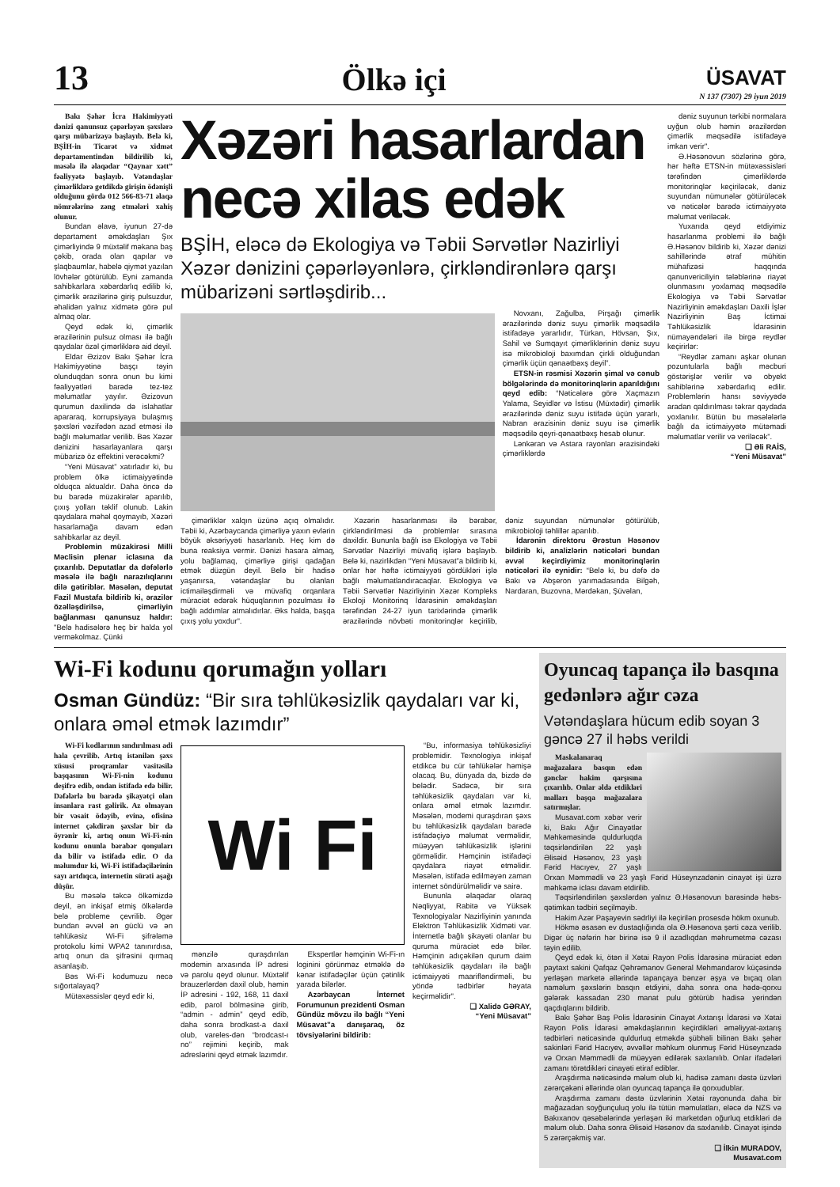13 Ölkə içi ÜSAVAT
N 137 (7307) 29 iyun 2019
Bakı Şəhər İcra Hakimiyyəti dənizi qanunsuz çəpərləyən şəxslərə qarşı mübarizəyə başlayıb. Belə ki, BŞİH-in Ticarət və xidmət departamentindən bildirilib ki, məsələ ilə əlaqədar “Qaynar xətt” fəaliyyətə başlayıb. Vətəndaşlar çimərliklərə getdikdə girişin ödənişli olduğunu gördə 012 566-83-71 əlaqə nömrələrinə zəng etmələri xahiş olunur.
Bundan əlavə, iyunun 27-də departament əməkdaşları Şıx çimərliyində 9 müxtəlif məkana baş çəkib, orada olan qapılar və şlaqbaumlar, habelə qiymət yazılan lövhələr götürülüb. Eyni zamanda sahibkarlara xəbərdarlıq edilib ki, çimərlik ərazilərinə giriş pulsuzdur, əhalidən yalnız xidmətə görə pul almaq olar.
Qeyd edək ki, çimərlik ərazilərinin pulsuz olması ilə bağlı qaydalar özəl çimərliklərə aid deyil.
Eldar Əzizov Bakı Şəhər İcra Hakimiyyətinə başçı təyin olunduqdan sonra onun bu kimi fəaliyyətləri barədə tez-tez məlumatlar yayılır. Əzizovun qurumun daxilində də islahatlar apararaq, korrupsiyaya bulaşmış şəxsləri vəzifədən azad etməsi ilə bağlı məlumatlar verilib. Bəs Xəzər dənizini hasarlayanlara qarşı mübarizə öz effektini verəcəkmi?
“Yeni Müsavat” xatırladır ki, bu problem ölkə ictimaiyyətində olduqca aktualdır. Daha öncə də bu barədə müzakirələr aparılıb, çıxış yolları təklif olunub. Lakin qaydalara məhəl qoymayıb, Xəzəri hasarlamağa davam edən sahibkarlar az deyil.
Problemin müzakirəsi Milli Məclisin plenar iclasına da çıxarılıb. Deputatlar da dəfələrlə məsələ ilə bağlı narazılıqlarını dilə gətiriblər. Məsələn, deputat Fazil Mustafa bildirib ki, ərazilər özəlləşdirilsə, çimərliyin bağlanması qanunsuz haldır: "Belə hadisələrə heç bir halda yol verməkolmaz. Çünki
Xəzəri hasarlardan necə xilas edək
BŞİH, eləcə də Ekologiya və Təbii Sərvətlər Nazirliyi Xəzər dənizini çəpərləyənlərə, çirkləndirənlərə qarşı mübarizəni sərtləşdirib...
Novxanı, Zağulba, Pirşağı çimərlik ərazilərində dəniz suyu çimərlik məqsədilə istifadəyə yararlıdır, Türkan, Hövsan, Şıx, Sahil və Sumqayıt çimərliklərinin dəniz suyu isə mikrobioloji baxımdan çirkli olduğundan çimərlik üçün qənaətbəxş deyil”.
ETSN-in rəsmisi Xəzərin şimal və cənub bölgələrində də monitorinqlərin aparıldığını qeyd edib: “Nəticələrə görə Xaçmazın Yalama, Seyidlər və İstisu (Müxtədir) çimərlik ərazilərində dəniz suyu istifadə üçün yararlı, Nabran ərazisinin dəniz suyu isə çimərlik məqsədilə qeyri-qənaətbəxş hesab olunur.
Lənkəran və Astara rayonları ərazisindəki çimərliklərdə
çimərliklər xalqın üzünə açıq olmalıdır. Təbii ki, Azərbaycanda çimərliyə yaxın evlərin böyük əksəriyyəti hasarlanıb. Heç kim də buna reaksiya vermir. Dənizi hasara almaq, yolu bağlamaq, çimərliyə girişi qadağan etmək düzgün deyil. Belə bir hadisə yaşanırsa, vətəndaşlar bu olanları ictimailəşdirməli və müvafiq orqanlara müraciət edərək hüquqlarının pozulması ilə bağlı addımlar atmalıdırlar. Əks halda, başqa çıxış yolu yoxdur".
Xəzərin hasarlanması ilə bərabər, çirkləndirilməsi də problemlər sırasına daxildir. Bununla bağlı isə Ekologiya və Təbii Sərvətlər Nazirliyi müvafiq işlərə başlayıb. Belə ki, nazirlikdən “Yeni Müsavat”a bildirib ki, onlar hər həftə ictimaiyyəti gördükləri işlə bağlı məlumatlandıracaqlar. Ekologiya və Təbii Sərvətlər Nazirliyinin Xəzər Kompleks Ekoloji Monitorinq İdarəsinin əməkdaşları tərəfindən 24-27 iyun tarixlərində çimərlik ərazilərində növbəti monitorinqlər keçirilib, dəniz suyundan nümunələr götürülüb, mikrobioloji təhlillər aparılıb.
İdarənin direktoru Ərəstun Həsənov bildirib ki, analizlərin nəticələri bundan əvvəl keçirdiyimiz monitorinqlərin nəticələri ilə eynidir: “Belə ki, bu dəfə də Bakı və Abşeron yarımadasında Bilgəh, Nardaran, Buzovna, Mərdəkan, Şüvəlan,
dəniz suyunun tərkibi normalara uyğun olub həmin ərazilərdən çimərlik məqsədilə istifadəyə imkan verir".
Ə.Həsənovun sözlərinə görə, hər həftə ETSN-in mütəxəssisləri tərəfindən çimərliklərdə monitorinqlər keçiriləcək, dəniz suyundan nümunələr götürüləcək və nəticələr barədə ictimaiyyətə məlumat veriləcək.
Yuxarıda qeyd etdiyimiz hasarlanma problemi ilə bağlı Ə.Həsənov bildirib ki, Xəzər dənizi sahillərində ətraf mühitin mühafizəsi haqqında qanunvericiliyin tələblərinə riayət olunmasını yoxlamaq məqsədilə Ekologiya və Təbii Sərvətlər Nazirliyinin əməkdaşları Daxili İşlər Nazirliyinin Baş İctimai Təhlükəsizlik İdarəsinin nümayəndələri ilə birgə reydlər keçirirlər:
“Reydlər zamanı aşkar olunan pozuntularla bağlı məcburi göstərişlər verilir və obyekt sahiblərinə xəbərdarlıq edilir. Problemlərin hansı səviyyədə aradan qaldırılması təkrar qaydada yoxlanılır. Bütün bu məsələlərlə bağlı da ictimaiyyətə mütəmadi məlumatlar verilir və veriləcək”.
❑ Əli RAİS,
“Yeni Müsavat”
Wi-Fi kodunu qorumağın yolları
Osman Gündüz: “Bir sıra təhlükəsizlik qaydaları var ki, onlara əməl etmək lazımdır”
Wi-Fi kodlarının sındırılması adi hala çevrilib. Artıq istənilən şəxs xüsusi proqramlar vasitəsilə başqasının Wi-Fi-nin kodunu deşifrə edib, ondan istifadə edə bilir. Dəfələrlə bu barədə şikayətçi olan insanlara rast gəlirik. Az olmayan bir vəsait ödəyib, evinə, ofisinə internet çəkdirən şəxslər bir də öyrənir ki, artıq onun Wi-Fi-nin kodunu onunla bərabər qonşuları da bilir və istifadə edir. O da məlumdur ki, Wi-Fi istifadəçilərinin sayı artdıqca, internetin sürəti aşağı düşür.
Bu məsələ təkcə ölkəmizdə deyil, ən inkişaf etmiş ölkələrdə belə probleme çevrilib. Əgər bundan əvvəl ən güclü və ən təhlükəsiz Wi-Fi şifrələmə protokolu kimi WPA2 tanınırdısa, artıq onun da şifrəsini qırmaq asanlaşıb.
Bəs Wi-Fi kodumuzu necə sığortalayaq?
Mütəxəssislər qeyd edir ki,
Wi Fi
mənzilə quraşdırılan modemin arxasında İP adresi və parolu qeyd olunur. Müxtəlif brauzerlərdən daxil olub, həmin İP adresini - 192, 168, 11 daxil edib, parol bölməsinə girib, “admin - admin” qeyd edib, daha sonra brodkast-a daxil olub, vareles-dən “brodcast-ı no” rejimini keçirib, mak adreslərini qeyd etmək lazımdır.
Ekspertlər həmçinin Wi-Fi-ın loginini görünməz etməklə də kənar istifadəçilər üçün çətinlik yarada bilərlər.
Azərbaycan İnternet Forumunun prezidenti Osman Gündüz mövzu ilə bağlı “Yeni Müsavat”a danışaraq, öz tövsiyələrini bildirib:
“Bu, informasiya təhlükəsizliyi problemidir. Texnologiya inkişaf etdikcə bu cür təhlükələr həmişə olacaq. Bu, dünyada da, bizdə də belədir. Sadəcə, bir sıra təhlükəsizlik qaydaları var ki, onlara əməl etmək lazımdır. Məsələn, modemi quraşdıran şəxs bu təhlükəsizlik qaydaları barədə istifadəçiyə məlumat verməlidir, müəyyən təhlükəsizlik işlərini görməlidir. Həmçinin istifadəçi qaydalara riayət etməlidir. Məsələn, istifadə edilməyən zaman internet söndürülməlidir və sairə.
Bununla əlaqədar olaraq Nəqliyyat, Rabitə və Yüksək Texnologiyalar Nazirliyinin yanında Elektron Təhlükəsizlik Xidməti var. İnternetlə bağlı şikayəti olanlar bu quruma müraciət edə bilər. Həmçinin adıçəkilən qurum daim təhlükəsizlik qaydaları ilə bağlı ictimaiyyəti maarifləndirməli, bu yöndə tədbirlər həyata keçirməlidir".
❑ Xalidə GƏRAY,
“Yeni Müsavat”
Oyuncaq tapança ilə basqına gedənlərə ağır cəza
Vətəndaşlara hücum edib soyan 3 gəncə 27 il həbs verildi
Maskalanaraq mağazalara basqın edən gənclər hakim qarşısına çıxarılıb. Onlar əldə etdikləri malları başqa mağazalara satırmışlar.
Musavat.com xəbər verir ki, Bakı Ağır Cinayətlər Məhkəməsində quldurluqda təqsirləndirilən 22 yaşlı Əlisəid Həsənov, 23 yaşlı Fərid Hacıyev, 27 yaşlı Orxan Məmmədli və 23 yaşlı Fərid Hüseynzadənin cinayət işi üzrə məhkəmə iclası davam etdirilib.
Təqsirləndirilən şəxslərdən yalnız Ə.Həsənovun barəsində həbs-qətimkan tədbiri seçilməyib.
Hakim Azər Paşayevin sədrliyi ilə keçirilən prosesdə hökm oxunub.
Hökmə əsasən ev dustaqlığında ola Ə.Həsənova şərti cəza verilib. Digər üç nəfərin hər birinə isə 9 il azadlıqdan məhrumetmə cəzası təyin edilib.
Qeyd edək ki, ötən il Xətai Rayon Polis İdarəsinə müraciət edən paytaxt sakini Qafqaz Qəhrəmanov General Mehmandarov küçəsində yerləşən marketə əllərində tapançaya bənzər əşya və bıçaq olan naməlum şəxslərin basqın etdiyini, daha sonra ona hədə-qorxu gələrək kassadan 230 manat pulu götürüb hadisə yerindən qaçdıqlarını bildirib.
Bakı Şəhər Baş Polis İdarəsinin Cinayət Axtarışı İdarəsi və Xətai Rayon Polis İdarəsi əməkdaşlarının keçirdikləri əməliyyat-axtarış tədbirləri nəticəsində quldurluq etməkdə şübhəli bilinən Bakı şəhər sakinləri Fərid Hacıyev, əvvəllər məhkum olunmuş Fərid Hüseynzadə və Orxan Məmmədli də müəyyən edilərək saxlanılıb. Onlar ifadələri zamanı törətdikləri cinayəti etiraf ediblər.
Araşdırma nəticəsində məlum olub ki, hadisə zamanı dəstə üzvləri zərərçəkəni əllərində olan oyuncaq tapança ilə qorxudublar.
Araşdırma zamanı dəstə üzvlərinin Xətai rayonunda daha bir mağazadan soyğunçuluq yolu ilə tütün məmulatları, eləcə də NZS və Bakıxanov qəsəbələrində yerləşən iki marketdən oğurluq etdikləri də məlum olub. Daha sonra Əlisəid Həsənov da saxlanılıb. Cinayət işində 5 zərərçəkmiş var.
❑ İlkin MURADOV,
Musavat.com